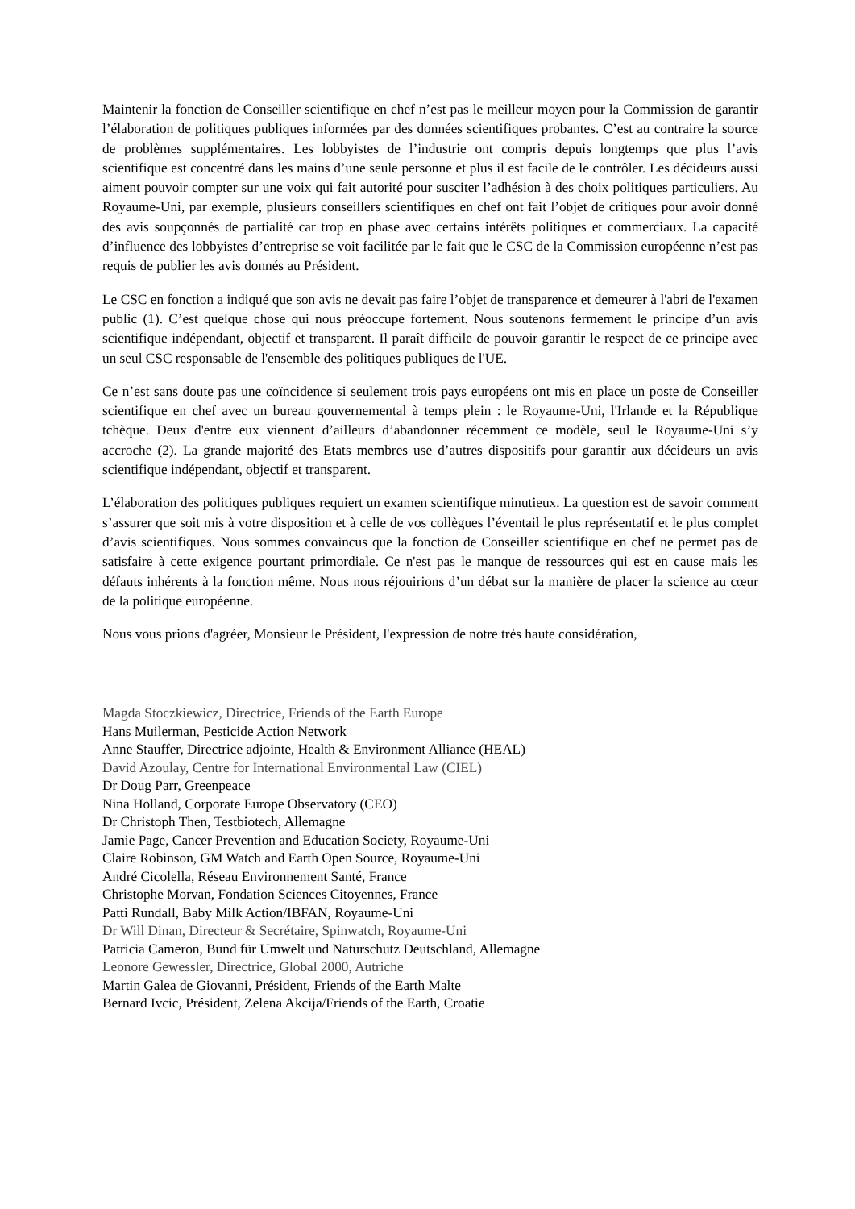Maintenir la fonction de Conseiller scientifique en chef n’est pas le meilleur moyen pour la Commission de garantir l’élaboration de politiques publiques informées par des données scientifiques probantes. C’est au contraire la source de problèmes supplémentaires. Les lobbyistes de l’industrie ont compris depuis longtemps que plus l’avis scientifique est concentré dans les mains d’une seule personne et plus il est facile de le contrôler. Les décideurs aussi aiment pouvoir compter sur une voix qui fait autorité pour susciter l’adhésion à des choix politiques particuliers. Au Royaume-Uni, par exemple, plusieurs conseillers scientifiques en chef ont fait l’objet de critiques pour avoir donné des avis soupçonnés de partialité car trop en phase avec certains intérêts politiques et commerciaux. La capacité d’influence des lobbyistes d’entreprise se voit facilitée par le fait que le CSC de la Commission européenne n’est pas requis de publier les avis donnés au Président.
Le CSC en fonction a indiqué que son avis ne devait pas faire l’objet de transparence et demeurer à l'abri de l'examen public (1). C’est quelque chose qui nous préoccupe fortement. Nous soutenons fermement le principe d’un avis scientifique indépendant, objectif et transparent. Il paraît difficile de pouvoir garantir le respect de ce principe avec un seul CSC responsable de l'ensemble des politiques publiques de l'UE.
Ce n’est sans doute pas une coïncidence si seulement trois pays européens ont mis en place un poste de Conseiller scientifique en chef avec un bureau gouvernemental à temps plein : le Royaume-Uni, l'Irlande et la République tchèque. Deux d'entre eux viennent d’ailleurs d’abandonner récemment ce modèle, seul le Royaume-Uni s’y accroche (2). La grande majorité des Etats membres use d’autres dispositifs pour garantir aux décideurs un avis scientifique indépendant, objectif et transparent.
L’élaboration des politiques publiques requiert un examen scientifique minutieux. La question est de savoir comment s’assurer que soit mis à votre disposition et à celle de vos collègues l’éventail le plus représentatif et le plus complet d’avis scientifiques. Nous sommes convaincus que la fonction de Conseiller scientifique en chef ne permet pas de satisfaire à cette exigence pourtant primordiale. Ce n'est pas le manque de ressources qui est en cause mais les défauts inhérents à la fonction même. Nous nous réjouirions d’un débat sur la manière de placer la science au cœur de la politique européenne.
Nous vous prions d'agréer, Monsieur le Président, l'expression de notre très haute considération,
Magda Stoczkiewicz, Directrice, Friends of the Earth Europe
Hans Muilerman, Pesticide Action Network
Anne Stauffer, Directrice adjointe, Health & Environment Alliance (HEAL)
David Azoulay, Centre for International Environmental Law (CIEL)
Dr Doug Parr, Greenpeace
Nina Holland, Corporate Europe Observatory (CEO)
Dr Christoph Then, Testbiotech, Allemagne
Jamie Page, Cancer Prevention and Education Society, Royaume-Uni
Claire Robinson, GM Watch and Earth Open Source, Royaume-Uni
André Cicolella, Réseau Environnement Santé, France
Christophe Morvan, Fondation Sciences Citoyennes, France
Patti Rundall, Baby Milk Action/IBFAN, Royaume-Uni
Dr Will Dinan, Directeur & Secrétaire, Spinwatch, Royaume-Uni
Patricia Cameron, Bund für Umwelt und Naturschutz Deutschland, Allemagne
Leonore Gewessler, Directrice, Global 2000, Autriche
Martin Galea de Giovanni, Président, Friends of the Earth Malte
Bernard Ivcic, Président, Zelena Akcija/Friends of the Earth, Croatie